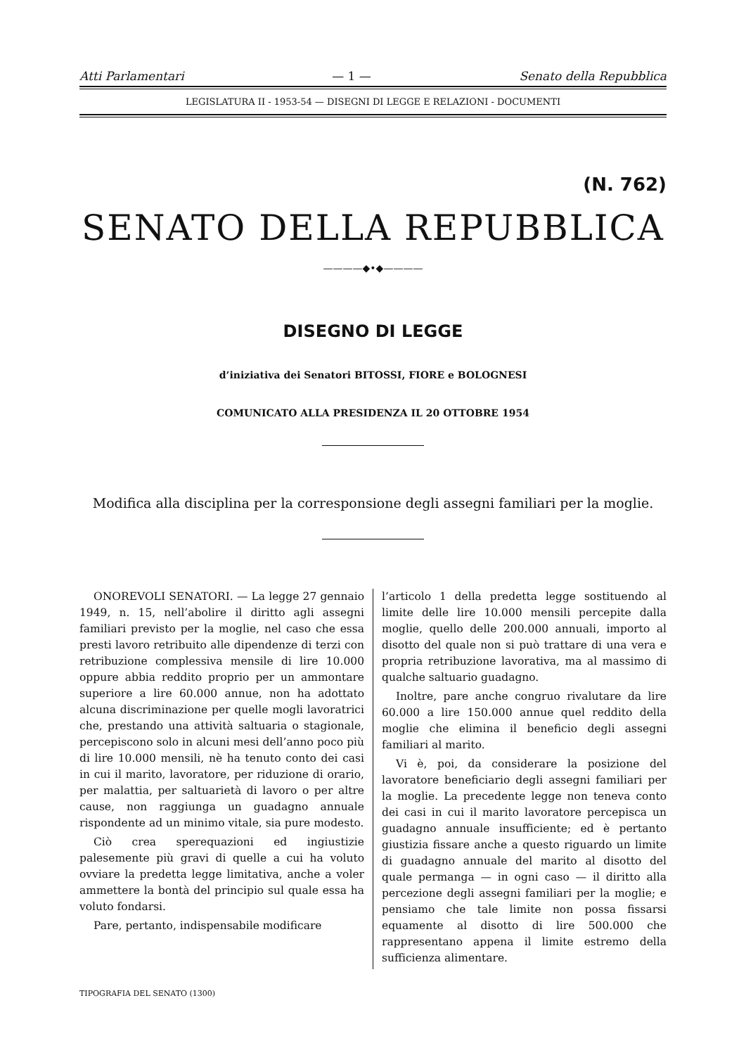Atti Parlamentari — 1 — Senato della Repubblica
LEGISLATURA II - 1953-54 — DISEGNI DI LEGGE E RELAZIONI - DOCUMENTI
(N. 762)
SENATO DELLA REPUBBLICA
————◆•◆————
DISEGNO DI LEGGE
d’iniziativa dei Senatori BITOSSI, FIORE e BOLOGNESI
COMUNICATO ALLA PRESIDENZA IL 20 OTTOBRE 1954
Modifica alla disciplina per la corresponsione degli assegni familiari per la moglie.
ONOREVOLI SENATORI. — La legge 27 gennaio 1949, n. 15, nell’abolire il diritto agli assegni familiari previsto per la moglie, nel caso che essa presti lavoro retribuito alle dipendenze di terzi con retribuzione complessiva mensile di lire 10.000 oppure abbia reddito proprio per un ammontare superiore a lire 60.000 annue, non ha adottato alcuna discriminazione per quelle mogli lavoratrici che, prestando una attività saltuaria o stagionale, percepiscono solo in alcuni mesi dell’anno poco più di lire 10.000 mensili, nè ha tenuto conto dei casi in cui il marito, lavoratore, per riduzione di orario, per malattia, per saltuarietà di lavoro o per altre cause, non raggiunga un guadagno annuale rispondente ad un minimo vitale, sia pure modesto.
Ciò crea sperequazioni ed ingiustizie palesemente più gravi di quelle a cui ha voluto ovviare la predetta legge limitativa, anche a voler ammettere la bontà del principio sul quale essa ha voluto fondarsi.
Pare, pertanto, indispensabile modificare
l’articolo 1 della predetta legge sostituendo al limite delle lire 10.000 mensili percepite dalla moglie, quello delle 200.000 annuali, importo al disotto del quale non si può trattare di una vera e propria retribuzione lavorativa, ma al massimo di qualche saltuario guadagno.
Inoltre, pare anche congruo rivalutare da lire 60.000 a lire 150.000 annue quel reddito della moglie che elimina il beneficio degli assegni familiari al marito.
Vi è, poi, da considerare la posizione del lavoratore beneficiario degli assegni familiari per la moglie. La precedente legge non teneva conto dei casi in cui il marito lavoratore percepisca un guadagno annuale insufficiente; ed è pertanto giustizia fissare anche a questo riguardo un limite di guadagno annuale del marito al disotto del quale permanga — in ogni caso — il diritto alla percezione degli assegni familiari per la moglie; e pensiamo che tale limite non possa fissarsi equamente al disotto di lire 500.000 che rappresentano appena il limite estremo della sufficienza alimentare.
TIPOGRAFIA DEL SENATO (1300)